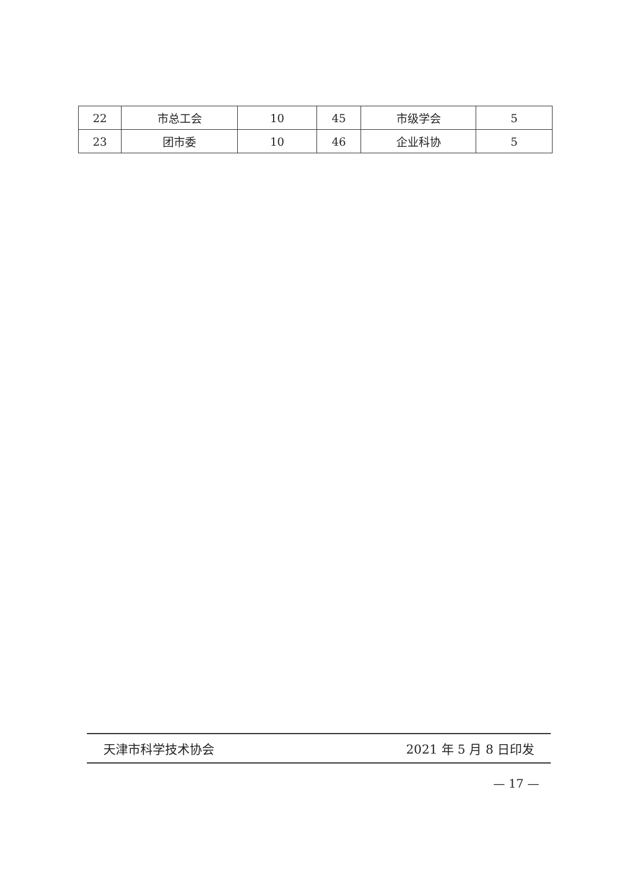| 22 | 市总工会 | 10 | 45 | 市级学会 | 5 |
| 23 | 团市委 | 10 | 46 | 企业科协 | 5 |
天津市科学技术协会 2021 年 5 月 8 日印发
— 17 —